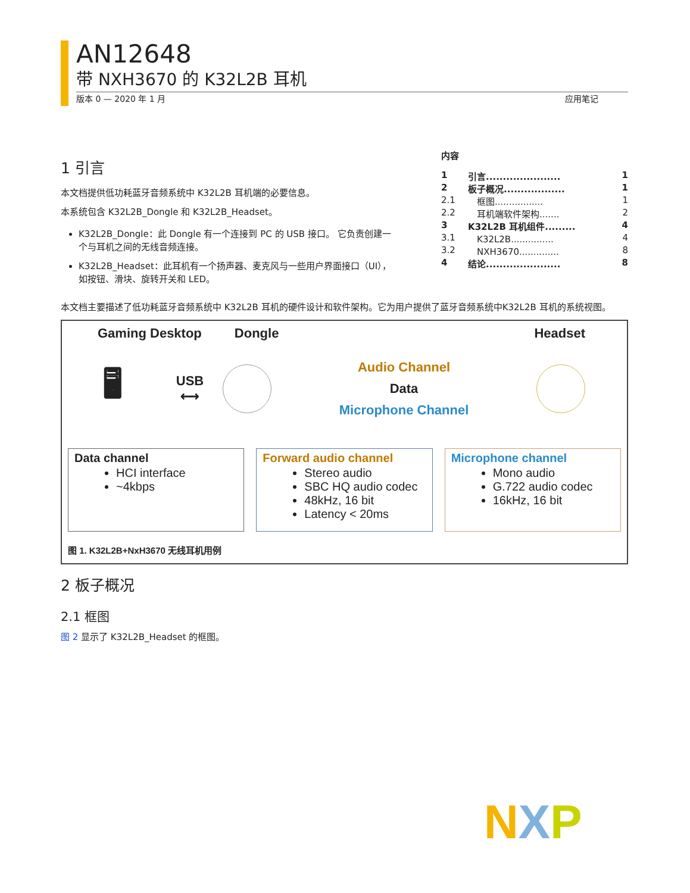AN12648
带 NXH3670 的 K32L2B 耳机
版本 0 — 2020 年 1 月 应用笔记
1 引言
本文档提供低功耗蓝牙音频系统中 K32L2B 耳机端的必要信息。
本系统包含 K32L2B_Dongle 和 K32L2B_Headset。
K32L2B_Dongle：此 Dongle 有一个连接到 PC 的 USB 接口。 它负责创建一个与耳机之间的无线音频连接。
K32L2B_Headset：此耳机有一个扬声器、麦克风与一些用户界面接口（UI），如按钮、滑块、旋转开关和 LED。
内容
1 引言...................... 1
2 板子概况.................. 1
2.1　框图................. 1
2.2　耳机端软件架构....... 2
3 K32L2B 耳机组件......... 4
3.1　K32L2B............... 4
3.2　NXH3670.............. 8
4 结论...................... 8
本文档主要描述了低功耗蓝牙音频系统中 K32L2B 耳机的硬件设计和软件架构。它为用户提供了蓝牙音频系统中K32L2B 耳机的系统视图。
Gaming Desktop Dongle Headset
🖥
USB
⟷
Audio Channel
Data
Microphone Channel
Data channel
HCI interface
~4kbps
Forward audio channel
Stereo audio
SBC HQ audio codec
48kHz, 16 bit
Latency < 20ms
Microphone channel
Mono audio
G.722 audio codec
16kHz, 16 bit
图 1. K32L2B+NxH3670 无线耳机用例
2 板子概况
2.1 框图
图 2 显示了 K32L2B_Headset 的框图。
NXP